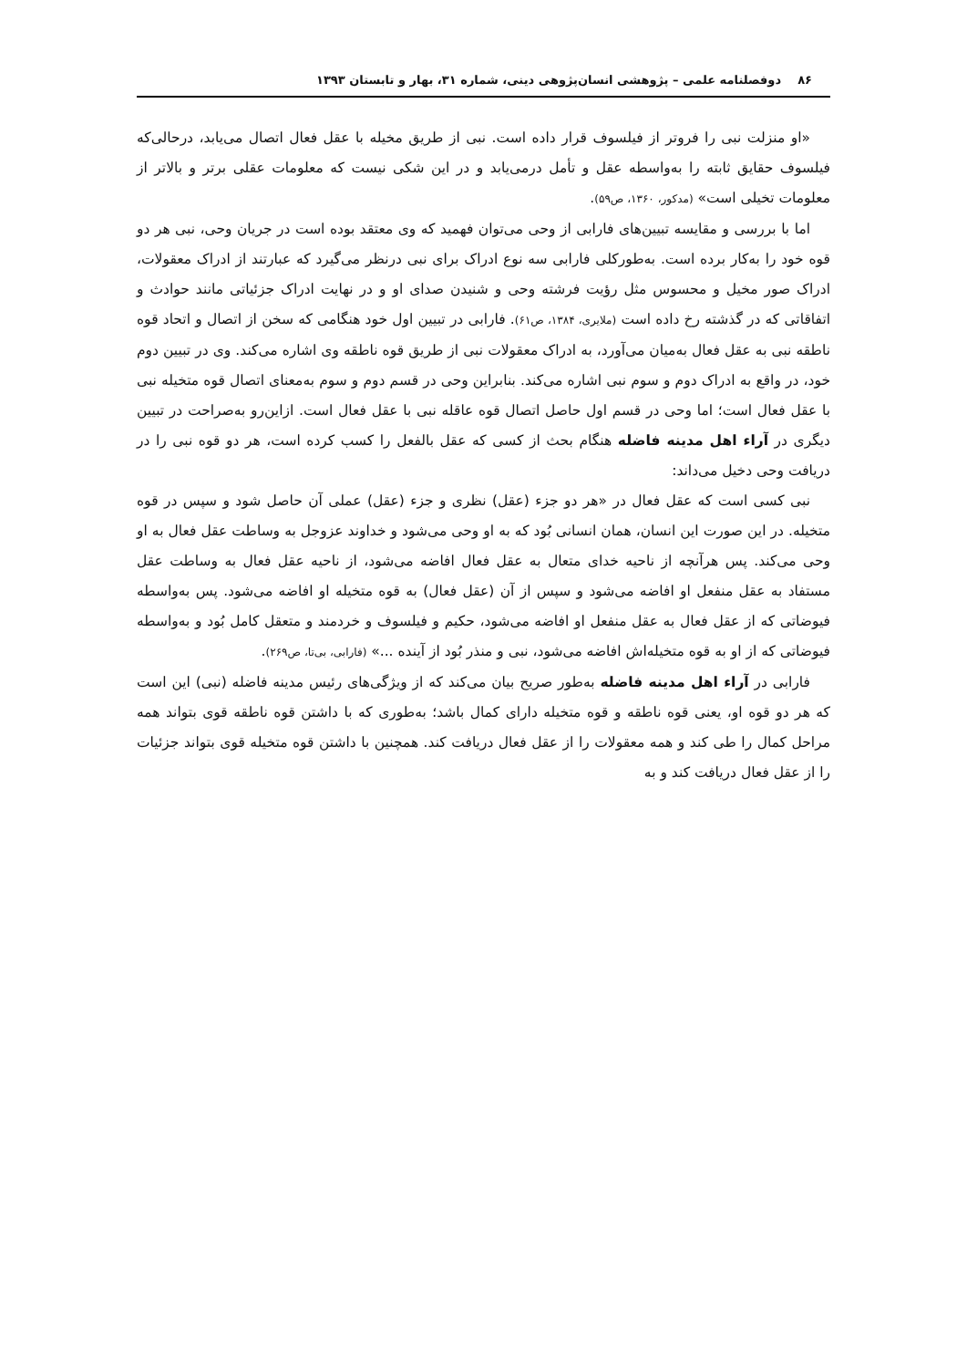۸۶ دوفصلنامه علمی – پژوهشی انسان‌پژوهی دینی، شماره ۳۱، بهار و تابستان ۱۳۹۳
«او منزلت نبی را فروتر از فیلسوف قرار داده است. نبی از طریق مخیله با عقل فعال اتصال می‌یابد، درحالی‌که فیلسوف حقایق ثابته را به‌واسطه عقل و تأمل درمی‌یابد و در این شکی نیست که معلومات عقلی برتر و بالاتر از معلومات تخیلی است» (مدکور، ۱۳۶۰، ص۵۹).
اما با بررسی و مقایسه تبیین‌های فارابی از وحی می‌توان فهمید که وی معتقد بوده است در جریان وحی، نبی هر دو قوه خود را به‌کار برده است. به‌طورکلی فارابی سه نوع ادراک برای نبی درنظر می‌گیرد که عبارتند از ادراک معقولات، ادراک صور مخیل و محسوس مثل رؤیت فرشته وحی و شنیدن صدای او و در نهایت ادراک جزئیاتی مانند حوادث و اتفاقاتی که در گذشته رخ داده است (ملایری، ۱۳۸۴، ص۶۱). فارابی در تبیین اول خود هنگامی که سخن از اتصال و اتحاد قوه ناطقه نبی به عقل فعال به‌میان می‌آورد، به ادراک معقولات نبی از طریق قوه ناطقه وی اشاره می‌کند. وی در تبیین دوم خود، در واقع به ادراک دوم و سوم نبی اشاره می‌کند. بنابراین وحی در قسم دوم و سوم به‌معنای اتصال قوه متخیله نبی با عقل فعال است؛ اما وحی در قسم اول حاصل اتصال قوه عاقله نبی با عقل فعال است. ازاین‌رو به‌صراحت در تبیین دیگری در آراء اهل مدینه فاضله هنگام بحث از کسی که عقل بالفعل را کسب کرده است، هر دو قوه نبی را در دریافت وحی دخیل می‌داند:
نبی کسی است که عقل فعال در «هر دو جزء (عقل) نظری و جزء (عقل) عملی آن حاصل شود و سپس در قوه متخیله. در این صورت این انسان، همان انسانی بُود که به او وحی می‌شود و خداوند عزوجل به وساطت عقل فعال به او وحی می‌کند. پس هرآنچه از ناحیه خدای متعال به عقل فعال افاضه می‌شود، از ناحیه عقل فعال به وساطت عقل مستفاد به عقل منفعل او افاضه می‌شود و سپس از آن (عقل فعال) به قوه متخیله او افاضه می‌شود. پس به‌واسطه فیوضاتی که از عقل فعال به عقل منفعل او افاضه می‌شود، حکیم و فیلسوف و خردمند و متعقل کامل بُود و به‌واسطه فیوضاتی که از او به قوه متخیله‌اش افاضه می‌شود، نبی و منذر بُود از آینده ...» (فارابی، بی‌تا، ص۲۶۹).
فارابی در آراء اهل مدینه فاضله به‌طور صریح بیان می‌کند که از ویژگی‌های رئیس مدینه فاضله (نبی) این است که هر دو قوه او، یعنی قوه ناطقه و قوه متخیله دارای کمال باشد؛ به‌طوری که با داشتن قوه ناطقه قوی بتواند همه مراحل کمال را طی کند و همه معقولات را از عقل فعال دریافت کند. همچنین با داشتن قوه متخیله قوی بتواند جزئیات را از عقل فعال دریافت کند و به